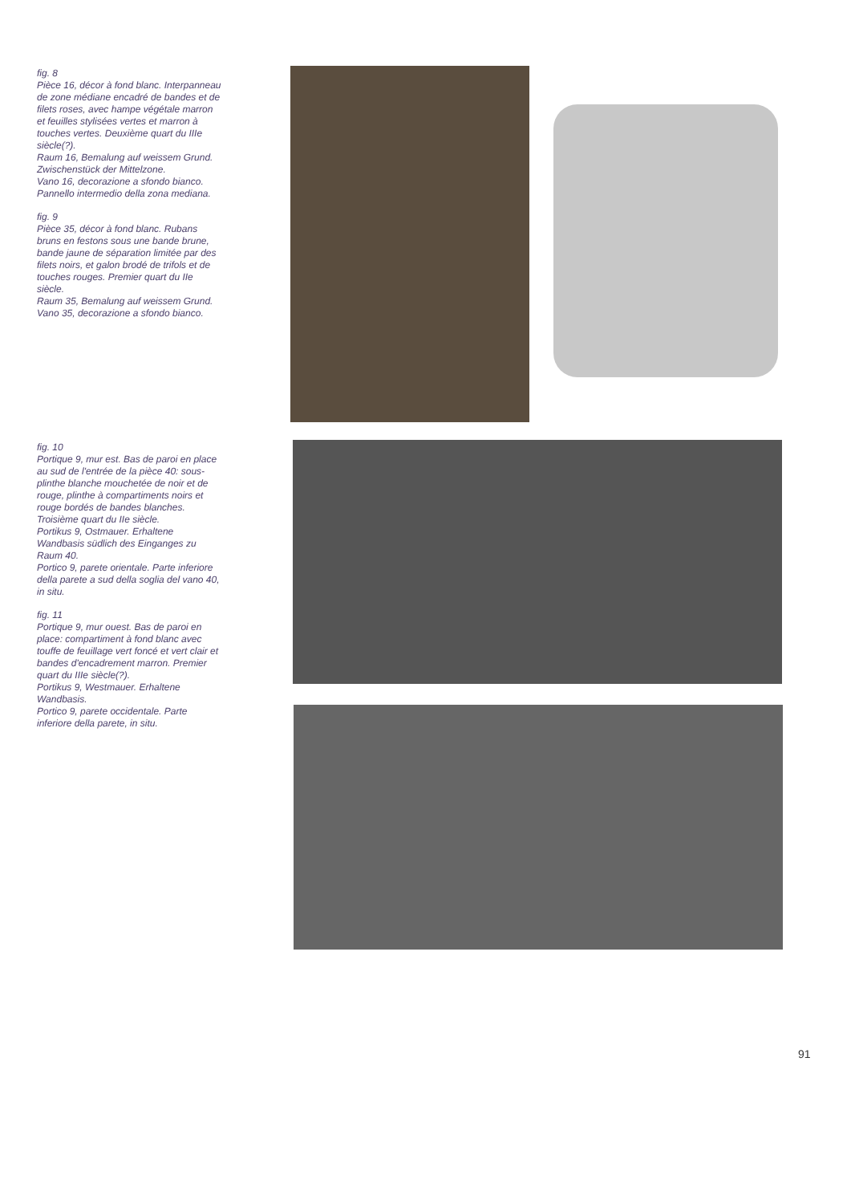fig. 8
Pièce 16, décor à fond blanc. Interpanneau de zone médiane encadré de bandes et de filets roses, avec hampe végétale marron et feuilles stylisées vertes et marron à touches vertes. Deuxième quart du IIIe siècle(?).
Raum 16, Bemalung auf weissem Grund. Zwischenstück der Mittelzone.
Vano 16, decorazione a sfondo bianco. Pannello intermedio della zona mediana.
fig. 9
Pièce 35, décor à fond blanc. Rubans bruns en festons sous une bande brune, bande jaune de séparation limitée par des filets noirs, et galon brodé de trifols et de touches rouges. Premier quart du IIe siècle.
Raum 35, Bemalung auf weissem Grund.
Vano 35, decorazione a sfondo bianco.
fig. 10
Portique 9, mur est. Bas de paroi en place au sud de l'entrée de la pièce 40: sous-plinthe blanche mouchetée de noir et de rouge, plinthe à compartiments noirs et rouge bordés de bandes blanches. Troisième quart du IIe siècle.
Portikus 9, Ostmauer. Erhaltene Wandbasis südlich des Einganges zu Raum 40.
Portico 9, parete orientale. Parte inferiore della parete a sud della soglia del vano 40, in situ.
fig. 11
Portique 9, mur ouest. Bas de paroi en place: compartiment à fond blanc avec touffe de feuillage vert foncé et vert clair et bandes d'encadrement marron. Premier quart du IIIe siècle(?).
Portikus 9, Westmauer. Erhaltene Wandbasis.
Portico 9, parete occidentale. Parte inferiore della parete, in situ.
91